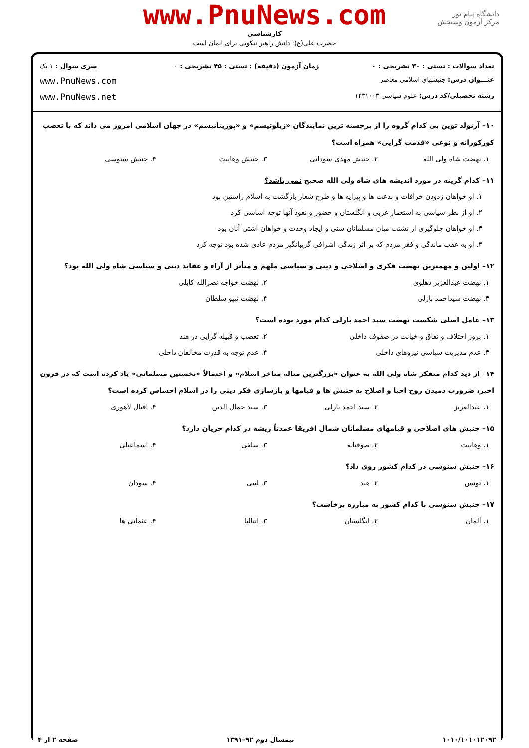دانشگاه پیام نور
مرکز آزمون وسنجش
www.PnuNews.com
کارشناسی
حضرت علی(ع): دانش راهبر نیکویی برای ایمان است
| تعداد سوالات : تستی : ۳۰ تشریحی : ۰ | زمان آزمون (دقیقه) : تستی : ۴۵ تشریحی : ۰ | سری سوال : ۱ یک |
| عنـــوان درس: جنبشهای اسلامی معاصر | | www.PnuNews.com |
| رشته تحصیلی/کد درس: علوم سیاسی ۱۲۳۱۰۰۳ | | www.PnuNews.net |
۱۰– آرنولد توین بی کدام گروه را از برجسته ترین نمایندگان «زیلوتیسم» و «پوریتانیسم» در جهان اسلامی امروز می داند که با تعصب کورکورانه و نوعی «قدمت گرایی» همراه است؟
۱. نهضت شاه ولی الله ۲. جنبش مهدی سودانی ۳. جنبش وهابیت ۴. جنبش سنوسی
۱۱– کدام گزینه در مورد اندیشه های شاه ولی الله صحیح نمی باشد؟
۱. او خواهان زدودن خرافات و بدعت ها و پیرایه ها و طرح شعار بازگشت به اسلام راستین بود
۲. او از نظر سیاسی به استعمار غربی و انگلستان و حضور و نفوذ آنها توجه اساسی کرد
۳. او خواهان جلوگیری از تشتت میان مسلمانان سنی و ایجاد وحدت و خواهان اشتی آنان بود
۴. او به عقب ماندگی و فقر مردم که بر اثر زندگی اشرافی گریبانگیر مردم عادی شده بود توجه کرد
۱۲– اولین و مهمترین نهضت فکری و اصلاحی و دینی و سیاسی ملهم و متأثر از آراء و عقاید دینی و سیاسی شاه ولی الله بود؟
۱. نهضت عبدالعزیز دهلوی ۲. نهضت خواجه نصرالله کابلی
۳. نهضت سیداحمد بارلی ۴. نهضت تیپو سلطان
۱۳– عامل اصلی شکست نهضت سید احمد بارلی کدام مورد بوده است؟
۱. بروز اختلاف و نفاق و خیانت در صفوف داخلی ۲. تعصب و قبیله گرایی در هند
۳. عدم مدیریت سیاسی نیروهای داخلی ۴. عدم توجه به قدرت مخالفان داخلی
۱۴– از دید کدام متفکر شاه ولی الله به عنوان «بزرگترین متاله متاخر اسلام» و احتمالاً «نخستین مسلمانی» یاد کرده است که در قرون اخیر، ضرورت دمیدن روح احیا و اصلاح به جنبش ها و قیامها و بازسازی فکر دینی را در اسلام احساس کرده است؟
۱. عبدالعزیز ۲. سید احمد بارلی ۳. سید جمال الدین ۴. اقبال لاهوری
۱۵– جنبش های اصلاحی و قیامهای مسلمانان شمال افریقا عمدتاً ریشه در کدام جریان دارد؟
۱. وهابیت ۲. صوفیانه ۳. سلفی ۴. اسماعیلی
۱۶– جنبش سنوسی در کدام کشور روی داد؟
۱. تونس ۲. هند ۳. لیبی ۴. سودان
۱۷– جنبش سنوسی با کدام کشور به مبارزه برخاست؟
۱. آلمان ۲. انگلستان ۳. ایتالیا ۴. عثمانی ها
۱۰۱۰/۱۰۱۰۱۲۰۹۲ نیمسال دوم ۹۲–۱۳۹۱ صفحه ۲ از ۴